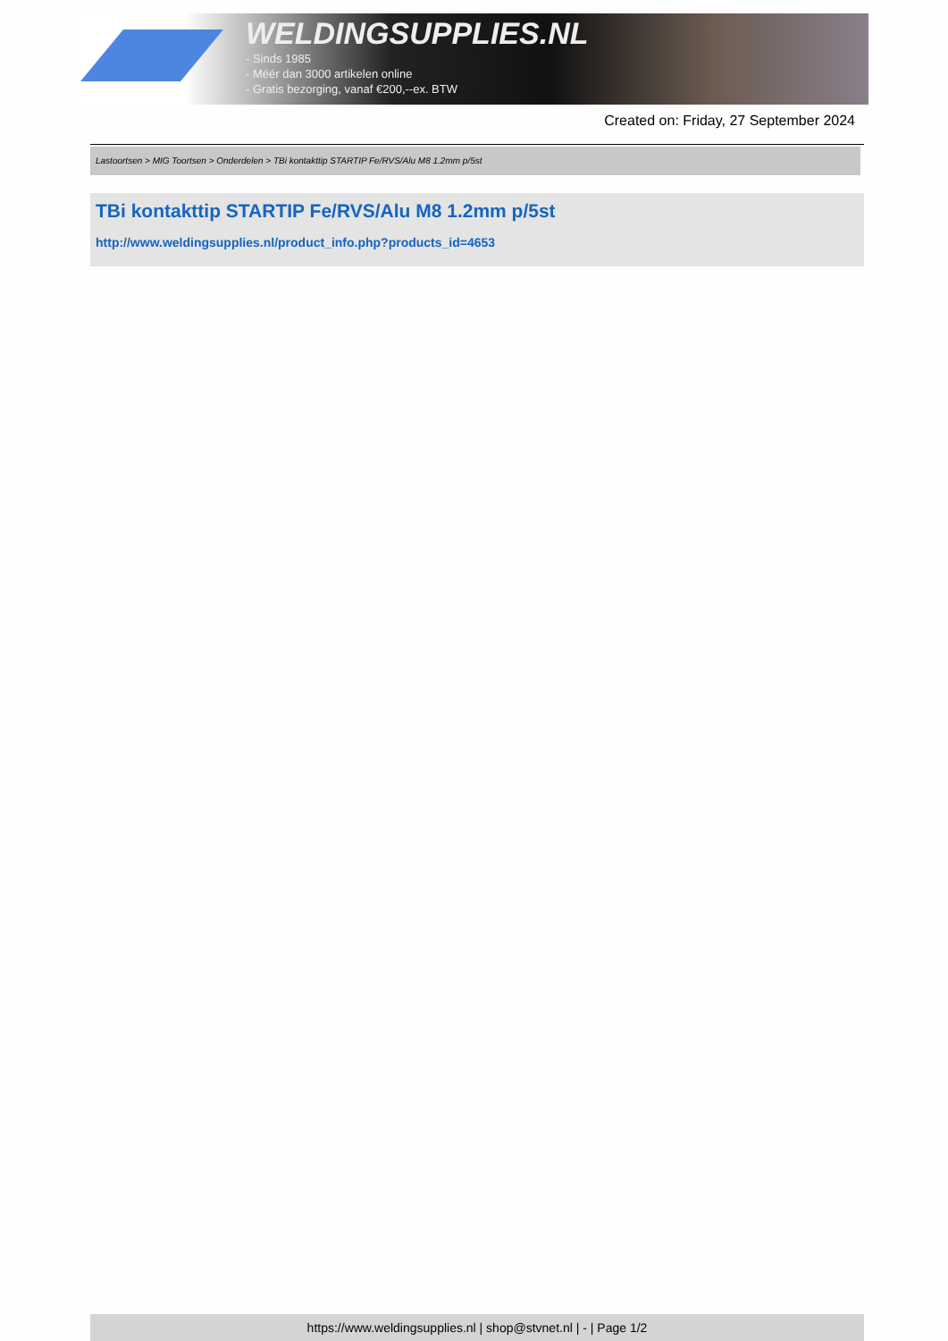WELDINGSUPPLIES.NL
- Sinds 1985
- Méér dan 3000 artikelen online
- Gratis bezorging, vanaf €200,--ex. BTW
Created on: Friday, 27 September 2024
Lastoortsen > MIG Toortsen > Onderdelen > TBi kontakttip STARTIP Fe/RVS/Alu M8 1.2mm p/5st
TBi kontakttip STARTIP Fe/RVS/Alu M8 1.2mm p/5st
http://www.weldingsupplies.nl/product_info.php?products_id=4653
https://www.weldingsupplies.nl | shop@stvnet.nl | - | Page 1/2